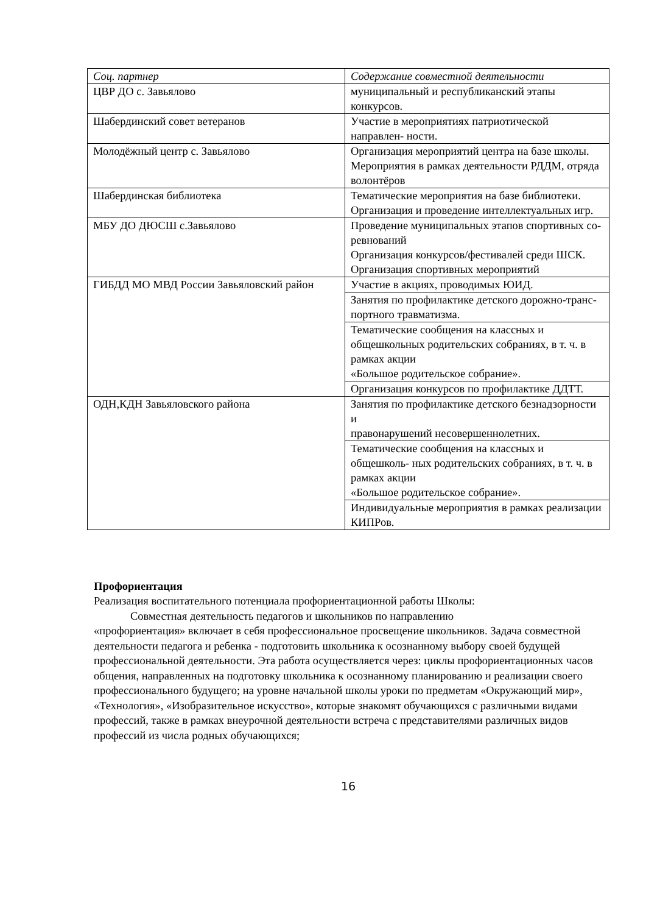| Соц. партнер | Содержание совместной деятельности |
| --- | --- |
| ЦВР ДО с. Завьялово | муниципальный и республиканский этапы конкурсов. |
| Шабердинский совет ветеранов | Участие в мероприятиях патриотической направлен- ности. |
| Молодёжный центр с. Завьялово | Организация мероприятий центра на базе школы. Мероприятия в рамках деятельности РДДМ, отряда волонтёров |
| Шабердинская библиотека | Тематические мероприятия на базе библиотеки. Организация и проведение интеллектуальных игр. |
| МБУ ДО ДЮСШ с.Завьялово | Проведение муниципальных этапов спортивных со- ревнований Организация конкурсов/фестивалей среди ШСК. Организация спортивных мероприятий |
| ГИБДД МО МВД России Завьяловский район | Участие в акциях, проводимых ЮИД. |
| | Занятия по профилактике детского дорожно-транс- портного травматизма. |
| | Тематические сообщения на классных и общешкольных родительских собраниях, в т. ч. в рамках акции «Большое родительское собрание». |
| | Организация конкурсов по профилактике ДДТТ. |
| ОДН,КДН Завьяловского района | Занятия по профилактике детского безнадзорности и правонарушений несовершеннолетних. |
| | Тематические сообщения на классных и общешколь- ных родительских собраниях, в т. ч. в рамках акции «Большое родительское собрание». |
| | Индивидуальные мероприятия в рамках реализации КИПРов. |
Профориентация
Реализация воспитательного потенциала профориентационной работы Школы:
Совместная деятельность педагогов и школьников по направлению
«профориентация» включает в себя профессиональное просвещение школьников. Задача совместной деятельности педагога и ребенка - подготовить школьника к осознанному выбору своей будущей профессиональной деятельности. Эта работа осуществляется через: циклы профориентационных часов общения, направленных на подготовку школьника к осознанному планированию и реализации своего профессионального будущего; на уровне начальной школы уроки по предметам «Окружающий мир», «Технология», «Изобразительное искусство», которые знакомят обучающихся с различными видами профессий, также в рамках внеурочной деятельности встреча с представителями различных видов профессий из числа родных обучающихся;
16